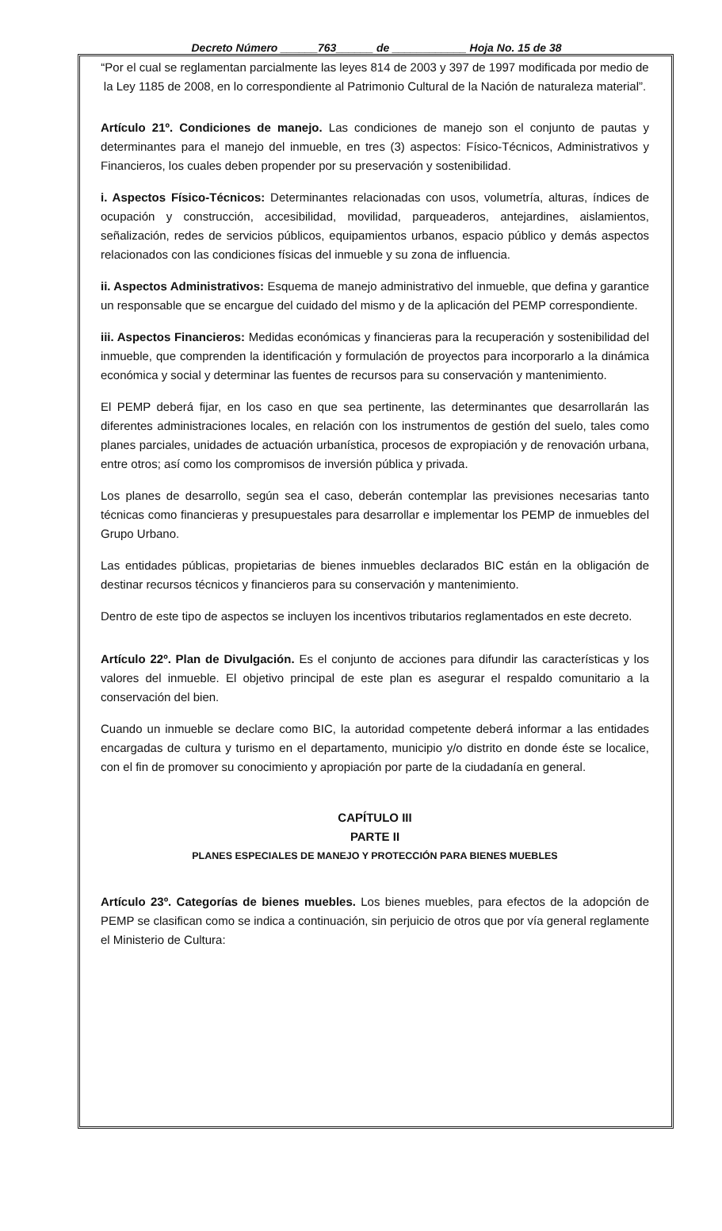Decreto Número ______763______ de ____________ Hoja No. 15 de 38
“Por el cual se reglamentan parcialmente las leyes 814 de 2003 y 397 de 1997 modificada por medio de la Ley 1185 de 2008, en lo correspondiente al Patrimonio Cultural de la Nación de naturaleza material”.
Artículo 21º. Condiciones de manejo. Las condiciones de manejo son el conjunto de pautas y determinantes para el manejo del inmueble, en tres (3) aspectos: Físico-Técnicos, Administrativos y Financieros, los cuales deben propender por su preservación y sostenibilidad.
i. Aspectos Físico-Técnicos: Determinantes relacionadas con usos, volumetría, alturas, índices de ocupación y construcción, accesibilidad, movilidad, parqueaderos, antejardines, aislamientos, señalización, redes de servicios públicos, equipamientos urbanos, espacio público y demás aspectos relacionados con las condiciones físicas del inmueble y su zona de influencia.
ii. Aspectos Administrativos: Esquema de manejo administrativo del inmueble, que defina y garantice un responsable que se encargue del cuidado del mismo y de la aplicación del PEMP correspondiente.
iii. Aspectos Financieros: Medidas económicas y financieras para la recuperación y sostenibilidad del inmueble, que comprenden la identificación y formulación de proyectos para incorporarlo a la dinámica económica y social y determinar las fuentes de recursos para su conservación y mantenimiento.
El PEMP deberá fijar, en los caso en que sea pertinente, las determinantes que desarrollarán las diferentes administraciones locales, en relación con los instrumentos de gestión del suelo, tales como planes parciales, unidades de actuación urbanística, procesos de expropiación y de renovación urbana, entre otros; así como los compromisos de inversión pública y privada.
Los planes de desarrollo, según sea el caso, deberán contemplar las previsiones necesarias tanto técnicas como financieras y presupuestales para desarrollar e implementar los PEMP de inmuebles del Grupo Urbano.
Las entidades públicas, propietarias de bienes inmuebles declarados BIC están en la obligación de destinar recursos técnicos y financieros para su conservación y mantenimiento.
Dentro de este tipo de aspectos se incluyen los incentivos tributarios reglamentados en este decreto.
Artículo 22º. Plan de Divulgación. Es el conjunto de acciones para difundir las características y los valores del inmueble. El objetivo principal de este plan es asegurar el respaldo comunitario a la conservación del bien.
Cuando un inmueble se declare como BIC, la autoridad competente deberá informar a las entidades encargadas de cultura y turismo en el departamento, municipio y/o distrito en donde éste se localice, con el fin de promover su conocimiento y apropiación por parte de la ciudadanía en general.
CAPÍTULO III
PARTE II
PLANES ESPECIALES DE MANEJO Y PROTECCIÓN PARA BIENES MUEBLES
Artículo 23º. Categorías de bienes muebles. Los bienes muebles, para efectos de la adopción de PEMP se clasifican como se indica a continuación, sin perjuicio de otros que por vía general reglamente el Ministerio de Cultura: